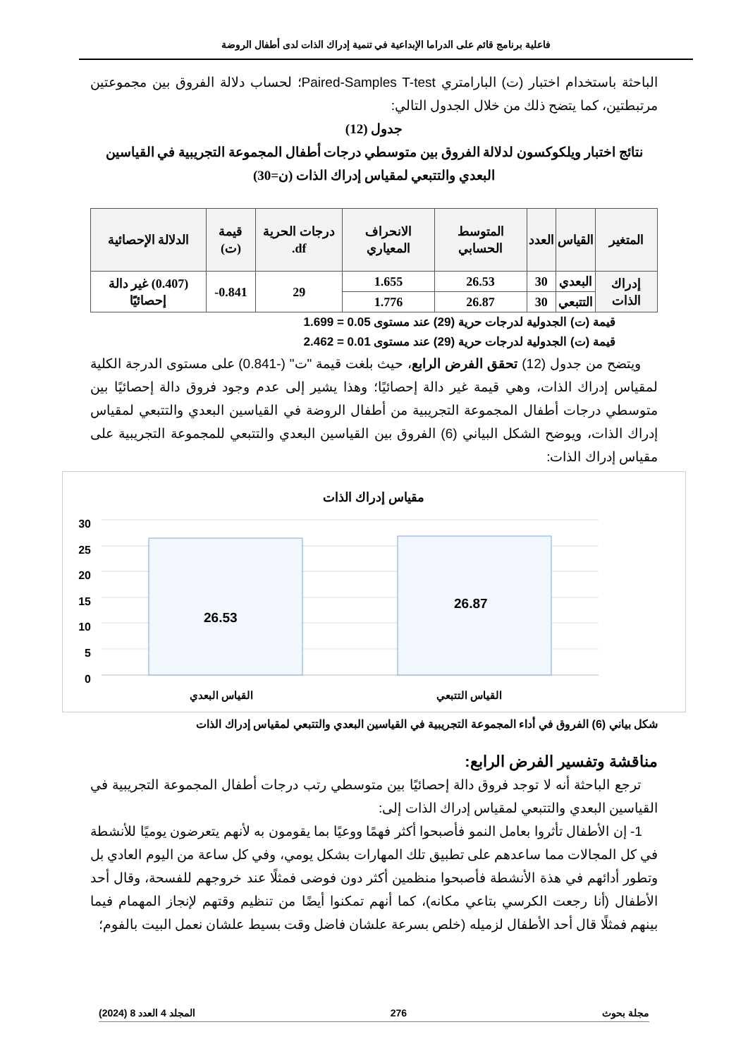فاعلية برنامج قائم على الدراما الإبداعية في تنمية إدراك الذات لدى أطفال الروضة
الباحثة باستخدام اختبار (ت) البارامتري Paired-Samples T-test؛ لحساب دلالة الفروق بين مجموعتين مرتبطتين، كما يتضح ذلك من خلال الجدول التالي:
جدول (12)
نتائج اختبار ويلكوكسون لدلالة الفروق بين متوسطي درجات أطفال المجموعة التجريبية في القياسين البعدي والتتبعي لمقياس إدراك الذات (ن=30)
| المتغير | القياس | العدد | المتوسط الحسابي | الانحراف المعياري | درجات الحرية df. | قيمة (ت) | الدلالة الإحصائية |
| --- | --- | --- | --- | --- | --- | --- | --- |
| إدراك الذات | البعدي | 30 | 26.53 | 1.655 | 29 | 0.841- | (0.407) غير دالة إحصائيًا |
| | التتبعي | 30 | 26.87 | 1.776 | | | |
قيمة (ت) الجدولية لدرجات حرية (29) عند مستوى 0.05 = 1.699
قيمة (ت) الجدولية لدرجات حرية (29) عند مستوى 0.01 = 2.462
ويتضح من جدول (12) تحقق الفرض الرابع، حيث بلغت قيمة "ت" (-0.841) على مستوى الدرجة الكلية لمقياس إدراك الذات، وهي قيمة غير دالة إحصائيًا؛ وهذا يشير إلى عدم وجود فروق دالة إحصائيًا بين متوسطي درجات أطفال المجموعة التجريبية من أطفال الروضة في القياسين البعدي والتتبعي لمقياس إدراك الذات، ويوضح الشكل البياني (6) الفروق بين القياسين البعدي والتتبعي للمجموعة التجريبية على مقياس إدراك الذات:
مقياس إدراك الذات
30
25
20
15
10
5
0
26.53
26.87
القياس البعدي القياس التتبعي
شكل بياني (6) الفروق في أداء المجموعة التجريبية في القياسين البعدي والتتبعي لمقياس إدراك الذات
مناقشة وتفسير الفرض الرابع:
ترجع الباحثة أنه لا توجد فروق دالة إحصائيًا بين متوسطي رتب درجات أطفال المجموعة التجريبية في القياسين البعدي والتتبعي لمقياس إدراك الذات إلى:
1- إن الأطفال تأثروا بعامل النمو فأصبحوا أكثر فهمًا ووعيًا بما يقومون به لأنهم يتعرضون يوميًا للأنشطة في كل المجالات مما ساعدهم على تطبيق تلك المهارات بشكل يومي، وفي كل ساعة من اليوم العادي بل وتطور أدائهم في هذة الأنشطة فأصبحوا منظمين أكثر دون فوضى فمثلًا عند خروجهم للفسحة، وقال أحد الأطفال (أنا رجعت الكرسي بتاعي مكانه)، كما أنهم تمكنوا أيضًا من تنظيم وقتهم لإنجاز المهمام فيما بينهم فمثلًا قال أحد الأطفال لزميله (خلص بسرعة علشان فاضل وقت بسيط علشان نعمل البيت بالفوم؛
مجلة بحوث 276 المجلد 4 العدد 8 (2024)